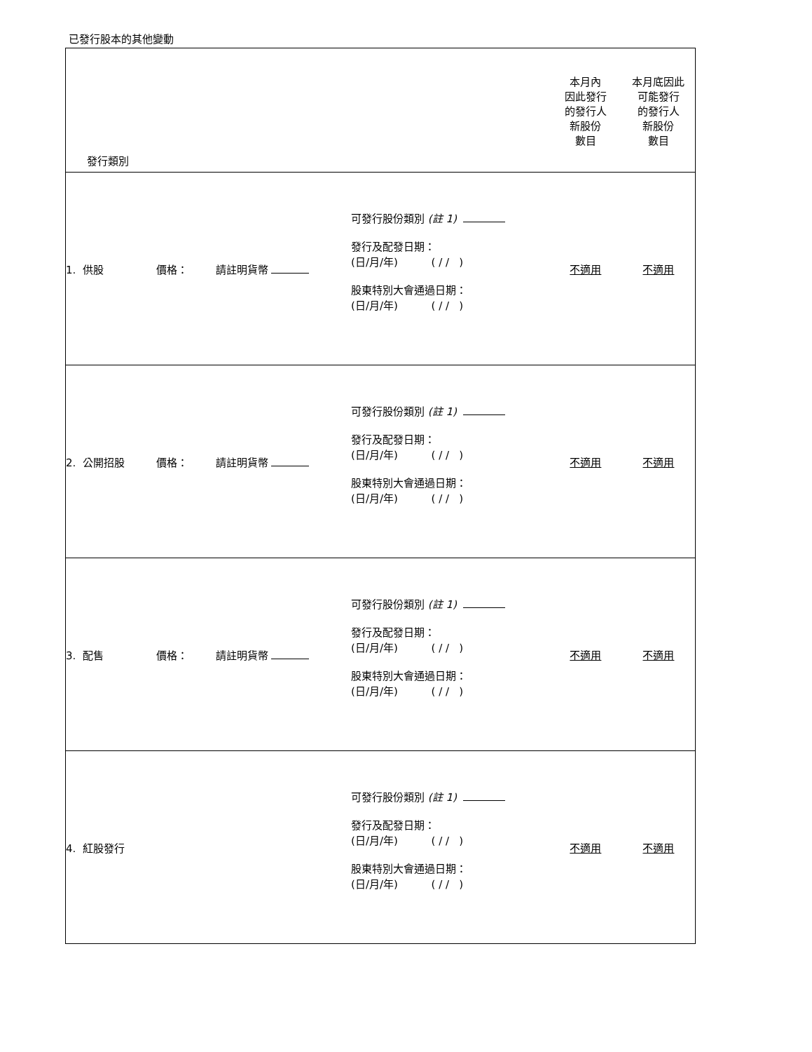已發行股本的其他變動
| 發行類別 | | | | | 本月內 因此發行 的發行人 新股份 數目 | 本月底因此 可能發行 的發行人 新股份 數目 |
| 1. 供股 | 價格： | 請註明貨幣 | 可發行股份類別 (註 1) 發行及配發日期： (日/月/年) ( / / ) 股東特別大會通過日期： (日/月/年) ( / / ) | | 不適用 | 不適用 |
| 2. 公開招股 | 價格： | 請註明貨幣 | 可發行股份類別 (註 1) 發行及配發日期： (日/月/年) ( / / ) 股東特別大會通過日期： (日/月/年) ( / / ) | | 不適用 | 不適用 |
| 3. 配售 | 價格： | 請註明貨幣 | 可發行股份類別 (註 1) 發行及配發日期： (日/月/年) ( / / ) 股東特別大會通過日期： (日/月/年) ( / / ) | | 不適用 | 不適用 |
| 4. 紅股發行 | | | 可發行股份類別 (註 1) 發行及配發日期： (日/月/年) ( / / ) 股東特別大會通過日期： (日/月/年) ( / / ) | | 不適用 | 不適用 |